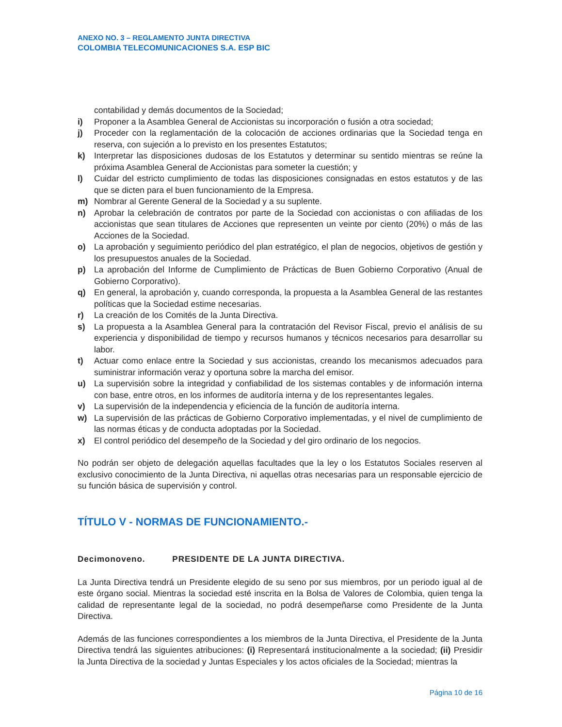ANEXO NO. 3 – REGLAMENTO JUNTA DIRECTIVA
COLOMBIA TELECOMUNICACIONES S.A. ESP BIC
contabilidad y demás documentos de la Sociedad;
i) Proponer a la Asamblea General de Accionistas su incorporación o fusión a otra sociedad;
j) Proceder con la reglamentación de la colocación de acciones ordinarias que la Sociedad tenga en reserva, con sujeción a lo previsto en los presentes Estatutos;
k) Interpretar las disposiciones dudosas de los Estatutos y determinar su sentido mientras se reúne la próxima Asamblea General de Accionistas para someter la cuestión; y
l) Cuidar del estricto cumplimiento de todas las disposiciones consignadas en estos estatutos y de las que se dicten para el buen funcionamiento de la Empresa.
m) Nombrar al Gerente General de la Sociedad y a su suplente.
n) Aprobar la celebración de contratos por parte de la Sociedad con accionistas o con afiliadas de los accionistas que sean titulares de Acciones que representen un veinte por ciento (20%) o más de las Acciones de la Sociedad.
o) La aprobación y seguimiento periódico del plan estratégico, el plan de negocios, objetivos de gestión y los presupuestos anuales de la Sociedad.
p) La aprobación del Informe de Cumplimiento de Prácticas de Buen Gobierno Corporativo (Anual de Gobierno Corporativo).
q) En general, la aprobación y, cuando corresponda, la propuesta a la Asamblea General de las restantes políticas que la Sociedad estime necesarias.
r) La creación de los Comités de la Junta Directiva.
s) La propuesta a la Asamblea General para la contratación del Revisor Fiscal, previo el análisis de su experiencia y disponibilidad de tiempo y recursos humanos y técnicos necesarios para desarrollar su labor.
t) Actuar como enlace entre la Sociedad y sus accionistas, creando los mecanismos adecuados para suministrar información veraz y oportuna sobre la marcha del emisor.
u) La supervisión sobre la integridad y confiabilidad de los sistemas contables y de información interna con base, entre otros, en los informes de auditoría interna y de los representantes legales.
v) La supervisión de la independencia y eficiencia de la función de auditoría interna.
w) La supervisión de las prácticas de Gobierno Corporativo implementadas, y el nivel de cumplimiento de las normas éticas y de conducta adoptadas por la Sociedad.
x) El control periódico del desempeño de la Sociedad y del giro ordinario de los negocios.
No podrán ser objeto de delegación aquellas facultades que la ley o los Estatutos Sociales reserven al exclusivo conocimiento de la Junta Directiva, ni aquellas otras necesarias para un responsable ejercicio de su función básica de supervisión y control.
TÍTULO V - NORMAS DE FUNCIONAMIENTO.-
Decimonoveno. PRESIDENTE DE LA JUNTA DIRECTIVA.
La Junta Directiva tendrá un Presidente elegido de su seno por sus miembros, por un periodo igual al de este órgano social. Mientras la sociedad esté inscrita en la Bolsa de Valores de Colombia, quien tenga la calidad de representante legal de la sociedad, no podrá desempeñarse como Presidente de la Junta Directiva.
Además de las funciones correspondientes a los miembros de la Junta Directiva, el Presidente de la Junta Directiva tendrá las siguientes atribuciones: (i) Representará institucionalmente a la sociedad; (ii) Presidir la Junta Directiva de la sociedad y Juntas Especiales y los actos oficiales de la Sociedad; mientras la
Página 10 de 16